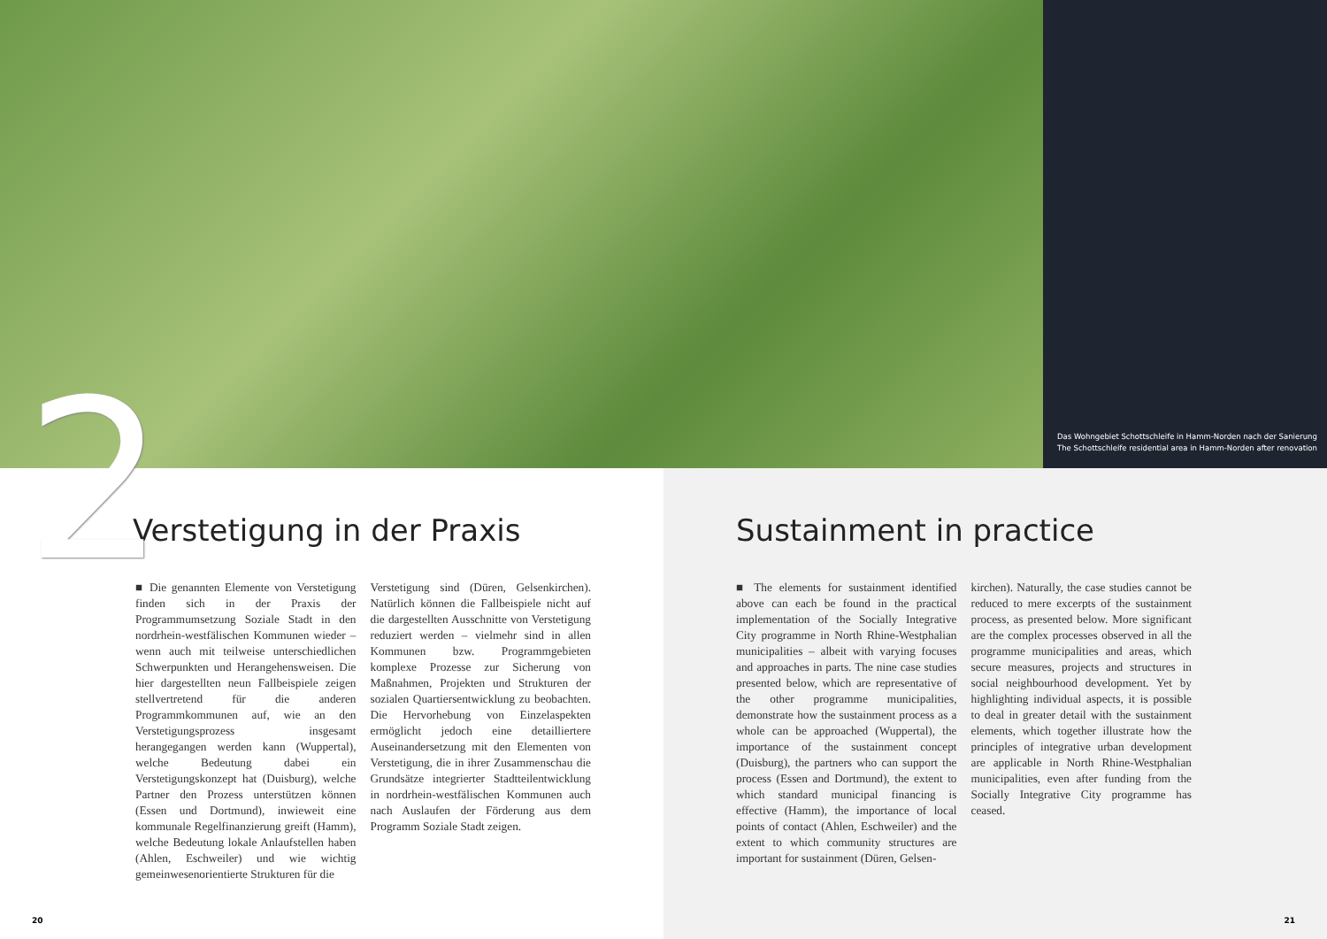Das Wohngebiet Schottschleife in Hamm-Norden nach der Sanierung
The Schottschleife residential area in Hamm-Norden after renovation
2
Verstetigung in der Praxis
■ Die genannten Elemente von Verstetigung finden sich in der Praxis der Programmumsetzung Soziale Stadt in den nordrhein-westfälischen Kommunen wieder – wenn auch mit teilweise unterschiedlichen Schwerpunkten und Herangehensweisen. Die hier dargestellten neun Fallbeispiele zeigen stellvertretend für die anderen Programmkommunen auf, wie an den Verstetigungsprozess insgesamt herangegangen werden kann (Wuppertal), welche Bedeutung dabei ein Verstetigungskonzept hat (Duisburg), welche Partner den Prozess unterstützen können (Essen und Dortmund), inwieweit eine kommunale Regelfinanzierung greift (Hamm), welche Bedeutung lokale Anlaufstellen haben (Ahlen, Eschweiler) und wie wichtig gemeinwesenorientierte Strukturen für die
Verstetigung sind (Düren, Gelsenkirchen). Natürlich können die Fallbeispiele nicht auf die dargestellten Ausschnitte von Verstetigung reduziert werden – vielmehr sind in allen Kommunen bzw. Programmgebieten komplexe Prozesse zur Sicherung von Maßnahmen, Projekten und Strukturen der sozialen Quartiersentwicklung zu beobachten. Die Hervorhebung von Einzelaspekten ermöglicht jedoch eine detailliertere Auseinandersetzung mit den Elementen von Verstetigung, die in ihrer Zusammenschau die Grundsätze integrierter Stadtteilentwicklung in nordrhein-westfälischen Kommunen auch nach Auslaufen der Förderung aus dem Programm Soziale Stadt zeigen.
20
Sustainment in practice
■ The elements for sustainment identified above can each be found in the practical implementation of the Socially Integrative City programme in North Rhine-Westphalian municipalities – albeit with varying focuses and approaches in parts. The nine case studies presented below, which are representative of the other programme municipalities, demonstrate how the sustainment process as a whole can be approached (Wuppertal), the importance of the sustainment concept (Duisburg), the partners who can support the process (Essen and Dortmund), the extent to which standard municipal financing is effective (Hamm), the importance of local points of contact (Ahlen, Eschweiler) and the extent to which community structures are important for sustainment (Düren, Gelsen-
kirchen). Naturally, the case studies cannot be reduced to mere excerpts of the sustainment process, as presented below. More significant are the complex processes observed in all the programme municipalities and areas, which secure measures, projects and structures in social neighbourhood development. Yet by highlighting individual aspects, it is possible to deal in greater detail with the sustainment elements, which together illustrate how the principles of integrative urban development are applicable in North Rhine-Westphalian municipalities, even after funding from the Socially Integrative City programme has ceased.
21